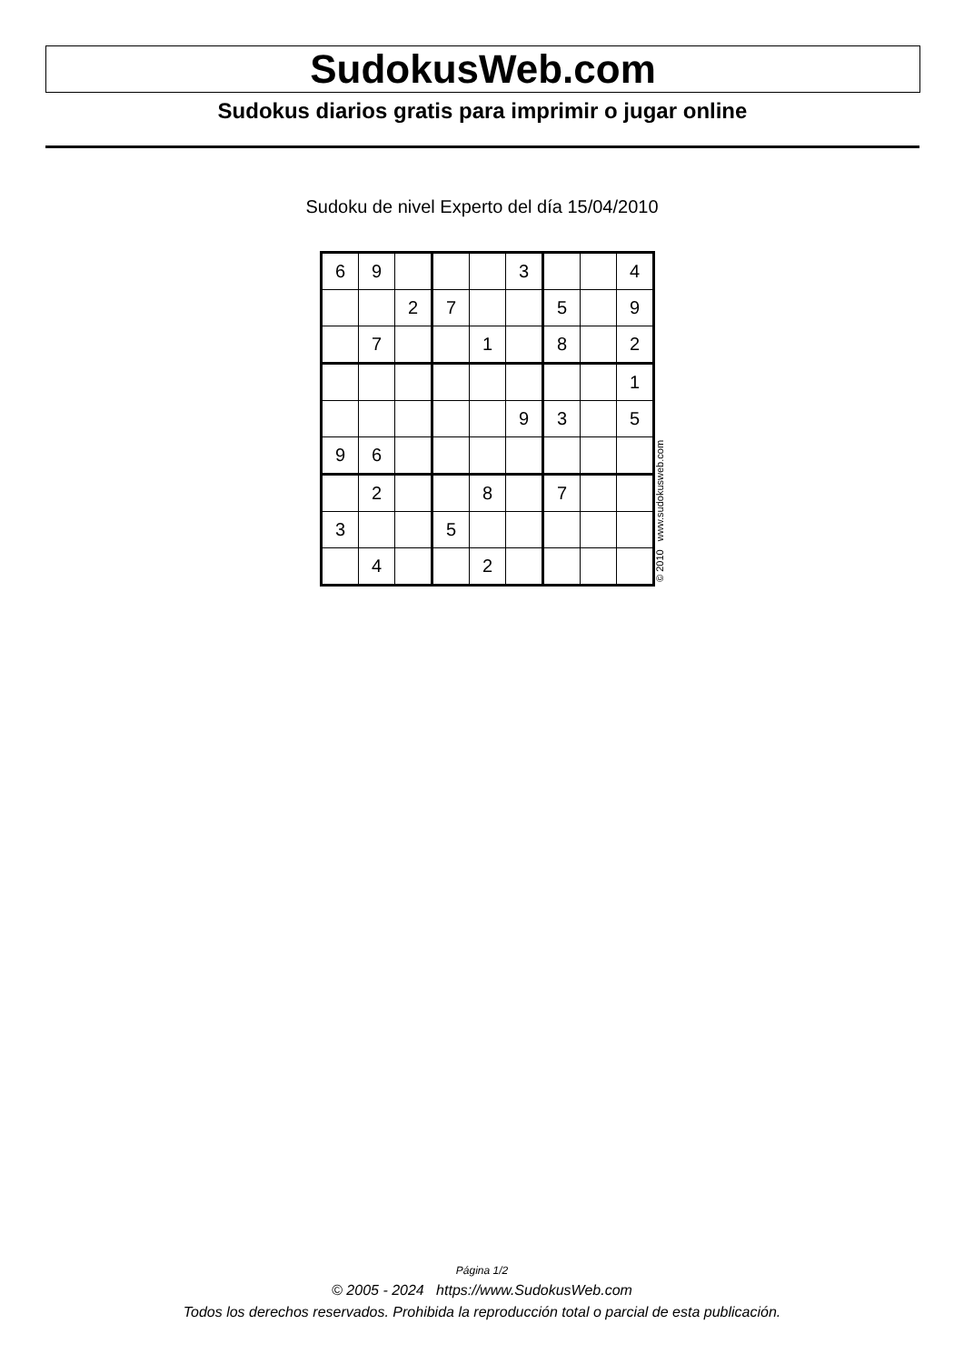SudokusWeb.com
Sudokus diarios gratis para imprimir o jugar online
Sudoku de nivel Experto del día 15/04/2010
| 6 | 9 | | | | 3 | | | 4 |
| | | 2 | 7 | | | 5 | | 9 |
| | 7 | | | 1 | | 8 | | 2 |
| | | | | | | | | 1 |
| | | | | | 9 | 3 | | 5 |
| 9 | 6 | | | | | | | |
| | 2 | | | 8 | | 7 | | |
| 3 | | | 5 | | | | | |
| | 4 | | | 2 | | | | |
© 2010 www.sudokusweb.com
Página 1/2
© 2005 - 2024 https://www.SudokusWeb.com
Todos los derechos reservados. Prohibida la reproducción total o parcial de esta publicación.